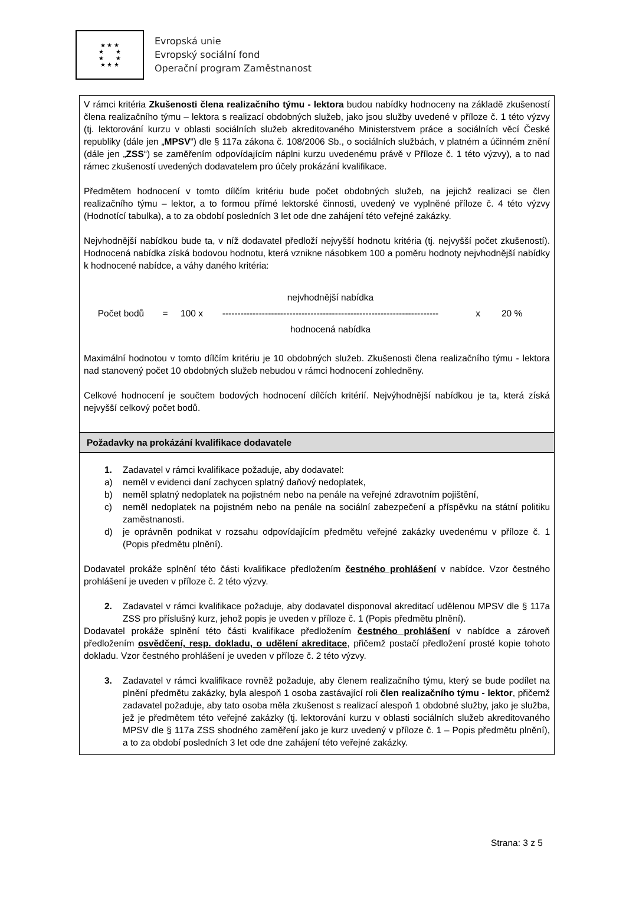★ ★ ★
★ ★
★ ★
★ ★ ★
Evropská unie
Evropský sociální fond
Operační program Zaměstnanost
| V rámci kritéria Zkušenosti člena realizačního týmu - lektora budou nabídky hodnoceny na základě zkušeností člena realizačního týmu – lektora s realizací obdobných služeb, jako jsou služby uvedené v příloze č. 1 této výzvy (tj. lektorování kurzu v oblasti sociálních služeb akreditovaného Ministerstvem práce a sociálních věcí České republiky (dále jen „ MPSV “) dle § 117a zákona č. 108/2006 Sb., o sociálních službách, v platném a účinném znění (dále jen „ ZSS “) se zaměřením odpovídajícím náplni kurzu uvedenému právě v Příloze č. 1 této výzvy), a to nad rámec zkušeností uvedených dodavatelem pro účely prokázání kvalifikace. Předmětem hodnocení v tomto dílčím kritériu bude počet obdobných služeb, na jejichž realizaci se člen realizačního týmu – lektor, a to formou přímé lektorské činnosti, uvedený ve vyplněné příloze č. 4 této výzvy (Hodnotící tabulka), a to za období posledních 3 let ode dne zahájení této veřejné zakázky. Nejvhodnější nabídkou bude ta, v níž dodavatel předloží nejvyšší hodnotu kritéria (tj. nejvyšší počet zkušeností). Hodnocená nabídka získá bodovou hodnotu, která vznikne násobkem 100 a poměru hodnoty nejvhodnější nabídky k hodnocené nabídce, a váhy daného kritéria: Počet bodů = 100 x nejvhodnější nabídka ----------------------------------------------------------------------- hodnocená nabídka x 20 % Maximální hodnotou v tomto dílčím kritériu je 10 obdobných služeb. Zkušenosti člena realizačního týmu - lektora nad stanovený počet 10 obdobných služeb nebudou v rámci hodnocení zohledněny. Celkové hodnocení je součtem bodových hodnocení dílčích kritérií. Nejvýhodnější nabídkou je ta, která získá nejvyšší celkový počet bodů. |
| Požadavky na prokázání kvalifikace dodavatele |
| 1. Zadavatel v rámci kvalifikace požaduje, aby dodavatel: a) neměl v evidenci daní zachycen splatný daňový nedoplatek, b) neměl splatný nedoplatek na pojistném nebo na penále na veřejné zdravotním pojištění, c) neměl nedoplatek na pojistném nebo na penále na sociální zabezpečení a příspěvku na státní politiku zaměstnanosti. d) je oprávněn podnikat v rozsahu odpovídajícím předmětu veřejné zakázky uvedenému v příloze č. 1 (Popis předmětu plnění). Dodavatel prokáže splnění této části kvalifikace předložením čestného prohlášení v nabídce. Vzor čestného prohlášení je uveden v příloze č. 2 této výzvy. 2. Zadavatel v rámci kvalifikace požaduje, aby dodavatel disponoval akreditací udělenou MPSV dle § 117a ZSS pro příslušný kurz, jehož popis je uveden v příloze č. 1 (Popis předmětu plnění). Dodavatel prokáže splnění této části kvalifikace předložením čestného prohlášení v nabídce a zároveň předložením osvědčení, resp. dokladu, o udělení akreditace , přičemž postačí předložení prosté kopie tohoto dokladu. Vzor čestného prohlášení je uveden v příloze č. 2 této výzvy. 3. Zadavatel v rámci kvalifikace rovněž požaduje, aby členem realizačního týmu, který se bude podílet na plnění předmětu zakázky, byla alespoň 1 osoba zastávající roli člen realizačního týmu - lektor , přičemž zadavatel požaduje, aby tato osoba měla zkušenost s realizací alespoň 1 obdobné služby, jako je služba, jež je předmětem této veřejné zakázky (tj. lektorování kurzu v oblasti sociálních služeb akreditovaného MPSV dle § 117a ZSS shodného zaměření jako je kurz uvedený v příloze č. 1 – Popis předmětu plnění), a to za období posledních 3 let ode dne zahájení této veřejné zakázky. |
Strana: 3 z 5